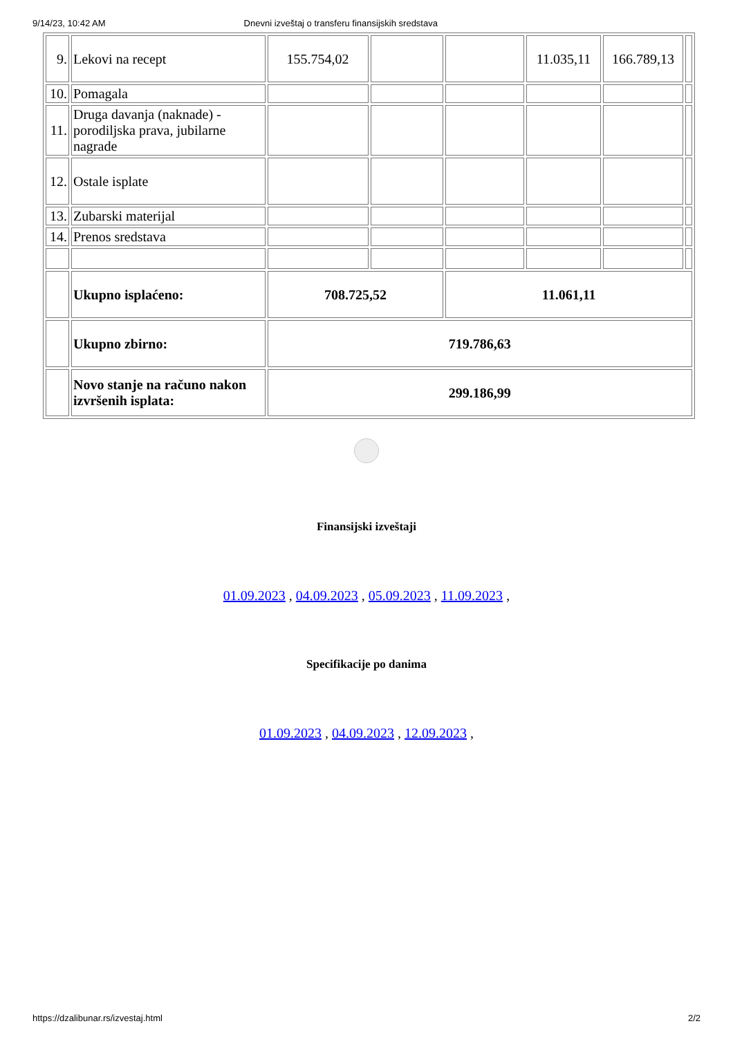9/14/23, 10:42 AM Dnevni izveštaj o transferu finansijskih sredstava
| 9. | Lekovi na recept | 155.754,02 | | | 11.035,11 | 166.789,13 | |
| 10. | Pomagala | | | | | | |
| 11. | Druga davanja (naknade) - porodiljska prava, jubilarne nagrade | | | | | | |
| 12. | Ostale isplate | | | | | | |
| 13. | Zubarski materijal | | | | | | |
| 14. | Prenos sredstava | | | | | | |
| | Ukupno isplaćeno: | 708.725,52 | | 11.061,11 | | | |
| | Ukupno zbirno: | 719.786,63 | | | | | |
| | Novo stanje na računo nakon izvršenih isplata: | 299.186,99 | | | | | |
Finansijski izveštaji
01.09.2023 , 04.09.2023 , 05.09.2023 , 11.09.2023 ,
Specifikacije po danima
01.09.2023 , 04.09.2023 , 12.09.2023 ,
https://dzalibunar.rs/izvestaj.html 2/2